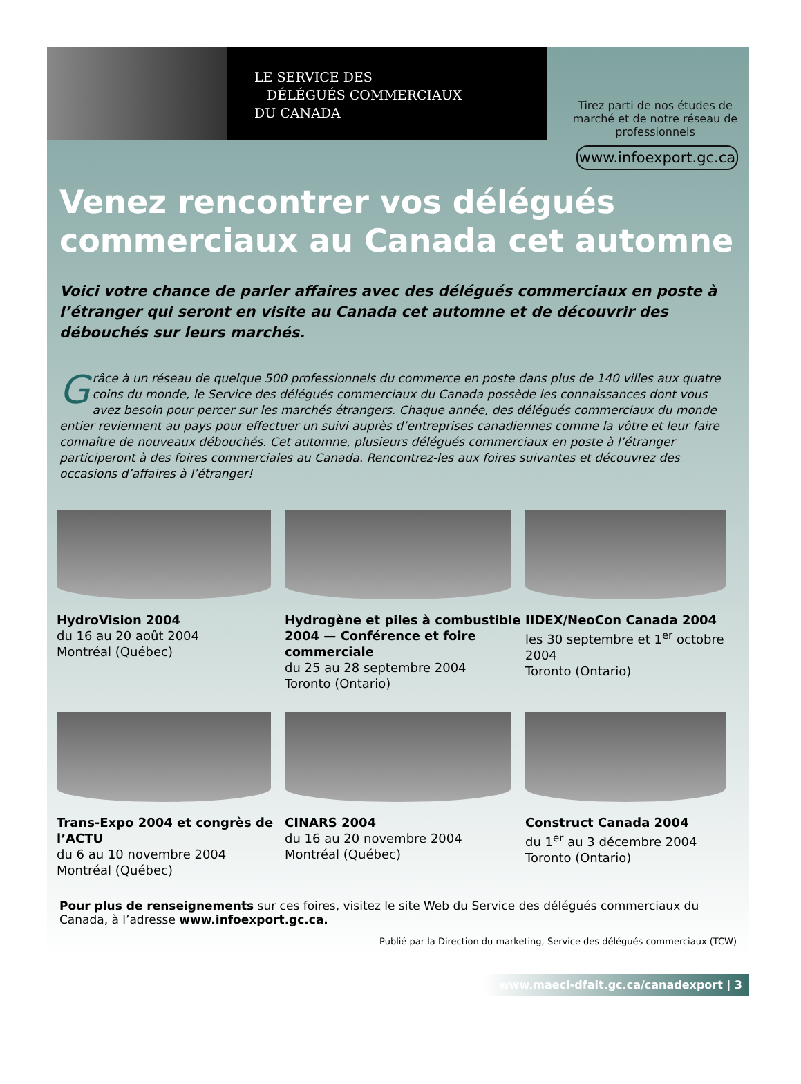LE SERVICE DES
DÉLÉGUÉS COMMERCIAUX
DU CANADA
Tirez parti de nos études de marché et de notre réseau de professionnels
www.infoexport.gc.ca
Venez rencontrer vos délégués commerciaux au Canada cet automne
Voici votre chance de parler affaires avec des délégués commerciaux en poste à l’étranger qui seront en visite au Canada cet automne et de découvrir des débouchés sur leurs marchés.
Grâce à un réseau de quelque 500 professionnels du commerce en poste dans plus de 140 villes aux quatre coins du monde, le Service des délégués commerciaux du Canada possède les connaissances dont vous avez besoin pour percer sur les marchés étrangers. Chaque année, des délégués commerciaux du monde entier reviennent au pays pour effectuer un suivi auprès d’entreprises canadiennes comme la vôtre et leur faire connaître de nouveaux débouchés. Cet automne, plusieurs délégués commerciaux en poste à l’étranger participeront à des foires commerciales au Canada. Rencontrez-les aux foires suivantes et découvrez des occasions d’affaires à l’étranger!
HydroVision 2004
du 16 au 20 août 2004
Montréal (Québec)
Hydrogène et piles à combustible 2004 — Conférence et foire commerciale
du 25 au 28 septembre 2004
Toronto (Ontario)
IIDEX/NeoCon Canada 2004
les 30 septembre et 1<sup>er</sup> octobre 2004
Toronto (Ontario)
Trans-Expo 2004 et congrès de l’ACTU
du 6 au 10 novembre 2004
Montréal (Québec)
CINARS 2004
du 16 au 20 novembre 2004
Montréal (Québec)
Construct Canada 2004
du 1<sup>er</sup> au 3 décembre 2004
Toronto (Ontario)
Pour plus de renseignements sur ces foires, visitez le site Web du Service des délégués commerciaux du Canada, à l’adresse www.infoexport.gc.ca.
Publié par la Direction du marketing, Service des délégués commerciaux (TCW)
www.maeci-dfait.gc.ca/canadexport | 3